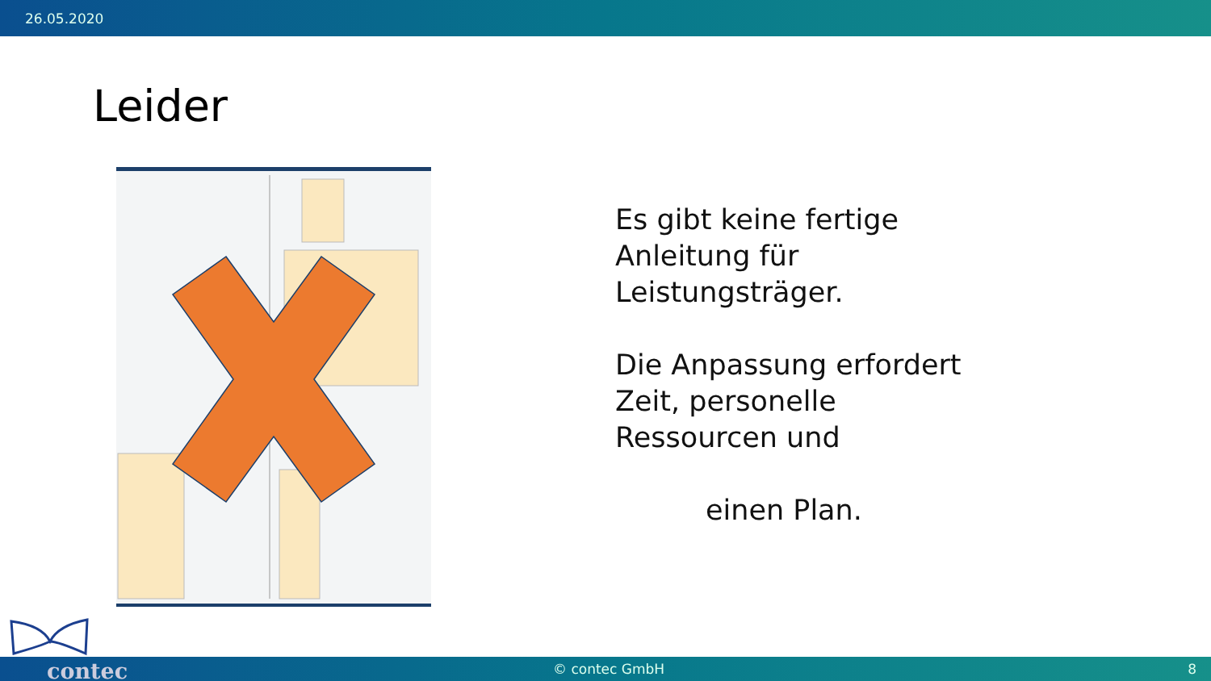26.05.2020
Leider
Es gibt keine fertige
Anleitung für
Leistungsträger.
Die Anpassung erfordert
Zeit, personelle
Ressourcen und
einen Plan.
contec © contec GmbH 8